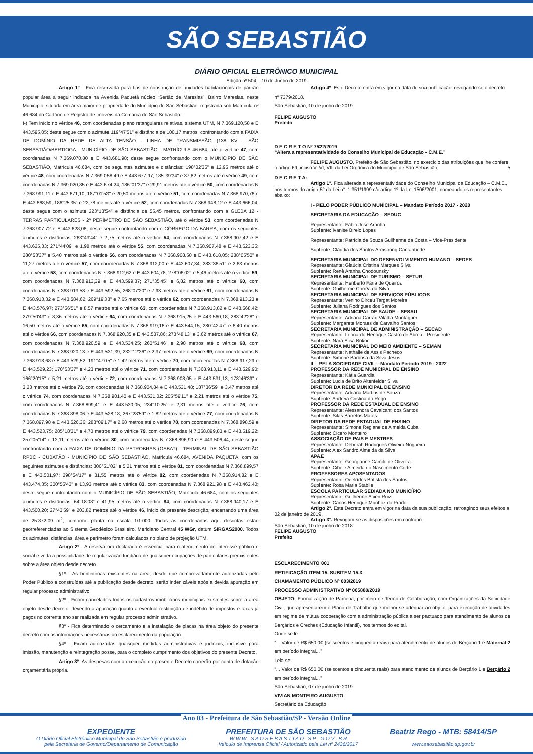SÃO SEBASTIÃO
DIÁRIO OFICIAL ELETRÔNICO MUNICIPAL
Edição nº 504 – 10 de Junho de 2019
Artigo 1° - Fica reservada para fins de construção de unidades habitacionais de padrão popular área a seguir indicada na Avenida Paquetá núcleo “Sertão de Maresias”, Bairro Maresias, neste Município, situada em área maior de propriedade do Município de São Sebastião, registrada sob Matrícula nº 46.684 do Cartório de Registro de Imóveis da Comarca de São Sebastião.
I-) Tem início no vértice 46, com coordenadas plano retangulares relativas, sistema UTM, N 7.369.120,58 e E 443.595,05; deste segue com o azimute 119°47'51" e distância de 100,17 metros, confrontando com a FAIXA DE DOMÍNIO DA REDE DE ALTA TENSÃO - LINHA DE TRANSMISSÃO (138 KV - SÃO SEBASTIÃO/BERTIOGA - MUNICÍPIO DE SÃO SEBASTIÃO - MATRÍCULA 46.684, até o vértice 47, com coordenadas N 7.369.070,80 e E 443.681,98; deste segue confrontando com o MUNICÍPIO DE SÃO SEBASTIÃO, Matrícula 46.684, com os seguintes azimutes e distâncias: 198°02'35" e 12,95 metros até o vértice 48, com coordenadas N 7.369.058,49 e E 443.677,97; 185°39'34" e 37,82 metros até o vértice 49, com coordenadas N 7.369.020,85 e E 443.674,24; 186°01'37" e 29,91 metros até o vértice 50, com coordenadas N 7.368.991,11 e E 443.671,10; 187°01'53" e 20,50 metros até o vértice 51, com coordenadas N 7.368.970,76 e E 443.668,59; 186°25'35" e 22,78 metros até o vértice 52, com coordenadas N 7.368.948,12 e E 443.666,04; deste segue com o azimute 223°13'54" e distância de 55,45 metros, confrontando com a GLEBA 12 - TERRAS PARTICULARES - 2º PERÍMETRO DE SÃO SEBASTIÃO, até o vértice 53, com coordenadas N 7.368.907,72 e E 443.628,06; deste segue confrontando com o CÓRREGO DA BARRA, com os seguintes azimutes e distâncias: 263°43'44" e 2,75 metros até o vértice 54, com coordenadas N 7.368.907,42 e E 443.625,33; 271°44'09" e 1,98 metros até o vértice 55, com coordenadas N 7.368.907,48 e E 443.623,35; 280°53'37" e 5,40 metros até o vértice 56, com coordenadas N 7.368.908,50 e E 443.618,05; 288°05'50" e 11,27 metros até o vértice 57, com coordenadas N 7.368.912,00 e E 443.607,34; 283°36'51" e 2,63 metros até o vértice 58, com coordenadas N 7.368.912,62 e E 443.604,78; 278°06'02" e 5,46 metros até o vértice 59, com coordenadas N 7.368.913,39 e E 443.599,37; 271°35'45" e 6,82 metros até o vértice 60, com coordenadas N 7.368.913,58 e E 443.592,55; 268°07'20" e 7,93 metros até o vértice 61, com coordenadas N 7.368.913,32 e E 443.584,62; 269°19'33" e 7,65 metros até o vértice 62, com coordenadas N 7.368.913,23 e E 443.576,97; 273°56'51" e 8,57 metros até o vértice 63, com coordenadas N 7.368.913,82 e E 443.568,42; 279°50'43" e 8,36 metros até o vértice 64, com coordenadas N 7.368.915,25 e E 443.560,18; 283°42'28" e 16,50 metros até o vértice 65, com coordenadas N 7.368.919,16 e E 443.544,15; 280°42'47" e 6,40 metros até o vértice 66, com coordenadas N 7.368.920,35 e E 443.537,86; 273°48'13" e 3,62 metros até o vértice 67, com coordenadas N 7.368.920,59 e E 443.534,25; 260°51'46" e 2,90 metros até o vértice 68, com coordenadas N 7.368.920,13 e E 443.531,39; 232°12'36" e 2,37 metros até o vértice 69, com coordenadas N 7.368.918,68 e E 443.529,52; 191°47'05" e 1,42 metros até o vértice 70, com coordenadas N 7.368.917,29 e E 443.529,23; 170°53'37" e 4,23 metros até o vértice 71, com coordenadas N 7.368.913,11 e E 443.529,90; 166°20'15" e 5,21 metros até o vértice 72, com coordenadas N 7.368.908,05 e E 443.531,13; 173°46'39" e 3,23 metros até o vértice 73, com coordenadas N 7.368.904,84 e E 443.531,48; 187°36'59" e 3,47 metros até o vértice 74, com coordenadas N 7.368.901,40 e E 443.531,02; 205°59'11" e 2,21 metros até o vértice 75, com coordenadas N 7.368.899,41 e E 443.530,05; 234°10'25" e 2,31 metros até o vértice 76, com coordenadas N 7.368.898,06 e E 443.528,18; 267°28'59" e 1,82 metros até o vértice 77, com coordenadas N 7.368.897,98 e E 443.526,36; 283°09'17" e 2,68 metros até o vértice 78, com coordenadas N 7.368.898,59 e E 443.523,75; 285°18'31" e 4,70 metros até o vértice 79, com coordenadas N 7.368.899,83 e E 443.519,22; 257°05'14" e 13,11 metros até o vértice 80, com coordenadas N 7.368.896,90 e E 443.506,44; deste segue confrontando com a FAIXA DE DOMÍNIO DA PETROBRAS (OSBAT) - TERMINAL DE SÃO SEBASTIÃO RPBC - CUBATÃO - MUNICÍPIO DE SÃO SEBASTIÃO, Matrícula 46.684, AVENIDA PAQUETÁ, com os seguintes azimutes e distâncias: 300°51'02" e 5,21 metros até o vértice 81, com coordenadas N 7.368.899,57 e E 443.501,97; 298°54'17" e 31,55 metros até o vértice 82, com coordenadas N 7.368.914,82 e E 443.474,35; 300°55'43" e 13,93 metros até o vértice 83, com coordenadas N 7.368.921,98 e E 443.462,40; deste segue confrontando com o MUNICÍPIO DE SÃO SEBASTIÃO, Matrícula 46.684, com os seguintes azimutes e distâncias: 64°18'08" e 41,95 metros até o vértice 84, com coordenadas N 7.368.940,17 e E 443.500,20; 27°43'59" e 203,82 metros até o vértice 46, início da presente descrição, encerrando uma área de 25.872,09 m<sup>2</sup>, conforme planta na escala 1/1.000. Todas as coordenadas aqui descritas estão georreferenciadas ao Sistema Geodésico Brasileiro, Meridiano Central 45 WGr, datum SIRGAS2000. Todos os azimutes, distâncias, área e perímetro foram calculados no plano de projeção UTM.
Artigo 2º - A reserva ora declarada é essencial para o atendimento de interesse público e social e veda a possibilidade de regularização fundiária de quaisquer ocupações de particulares preexistentes sobre a área objeto desde decreto.
§1º - As benfeitorias existentes na área, desde que comprovadamente autorizadas pelo Poder Público e construídas até a publicação desde decreto, serão indenizáveis após a devida apuração em regular processo administrativo.
§2º - Ficam cancelados todos os cadastros imobiliários municipais existentes sobre a área objeto desde decreto, devendo a apuração quanto a eventual restituição de indébito de impostos e taxas já pagos no corrente ano ser realizada em regular processo administrativo.
§3º - Fica determinado o cercamento e a instalação de placas na área objeto do presente decreto com as informações necessárias ao esclarecimento da população.
§4º - Ficam autorizadas quaisquer medidas administrativas e judiciais, inclusive para imissão, manutenção e reintegração posse, para o completo cumprimento dos objetivos do presente Decreto.
Artigo 3º- As despesas com a execução do presente Decreto correrão por conta de dotação orçamentária própria.
Artigo 4º- Este Decreto entra em vigor na data de sua publicação, revogando-se o decreto nº 7379/2018.
São Sebastião, 10 de junho de 2019.
FELIPE AUGUSTO
Prefeito
D E C R E T O Nº 7522/2019
“Altera a representatividade do Conselho Municipal de Educação - C.M.E.”
FELIPE AUGUSTO, Prefeito de São Sebastião, no exercício das atribuições que lhe confere o artigo 69, inciso V, VI, VIII da Lei Orgânica do Município de São Sebastião, 5
D E C R E T A:
Artigo 1°. Fica alterada a representatividade do Conselho Municipal da Educação – C.M.E., nos termos do artigo 5° da Lei n°. 1.351/1999 c/c artigo 1º da Lei 1506/2001, nomeando os representantes abaixo:
I - PELO PODER PÚBLICO MUNICIPAL – Mandato Período 2017 - 2020
SECRETARIA DA EDUCAÇÃO – SEDUC
Representante: Fábio José Aranha
Suplente: Ivanise Birelo Lopes
Representante: Patrícia de Souza Guilherme da Costa – Vice-Presidente
Suplente: Cláudia dos Santos Armstrong Cantanhede
SECRETARIA MUNICIPAL DO DESENVOLVIMENTO HUMANO – SEDES
Representante: Glaúcia Cristina Marques Silva
Suplente: Renê Aranha Chodounsky
SECRETARIA MUNICIPAL DE TURISMO – SETUR
Representante: Heriberto Faria de Queiroz
Suplente: Guilherme Corrêa da Silva
SECRETARIA MUNICIPAL DE SERVIÇOS PÚBLICOS
Representante: Venino Dirceu Targat Moreira
Suplente: Juliana Rodrigues dos Santos
SECRETARIA MUNICIPAL DE SAÚDE – SESAU
Representante: Adriana Carrari Vilalba Montagner
Suplente: Margarete Moraes de Carvalho Santos
SECRETARIA MUNICIPAL DE ADMINISTRAÇÃO – SECAD
Representante: Leonardo Henrique Castro de Abreu - Presidente
Suplente: Nara Elisa Bokor
SECRETARIA MUNICIPAL DO MEIO AMBIENTE – SEMAM
Representante: Nathalie de Assis Pacheco
Suplente: Simone Barbosa da Silva Jesus
II – PELA SOCIEDADE CIVIL – Mandato Período 2019 - 2022
PROFESSOR DA REDE MUNICIPAL DE ENSINO
Representante: Kátia Guardia
Suplente: Lucia de Brito Altenfelder Silva
DIRETOR DA REDE MUNICIPAL DE ENSINO
Representante: Adriana Martins de Souza
Suplente: Andreia Cristina do Rego
PROFESSOR DA REDE ESTADUAL DE ENSINO
Representante: Alessandra Cavalcanti dos Santos
Suplente: Silas Barretos Matos
DIRETOR DA REDE ESTADUAL DE ENSINO
Representante: Simone Regiane de Almeida Cuba
Suplente: Cícero Monteiro
ASSOCIAÇÃO DE PAIS E MESTRES
Representante: Déborah Rodrigues Oliveira Nogueira
Suplente: Alex Sandro Almeida da Silva
APAE
Representante: Georgianne Camilo de Oliveira
Suplente: Cibele Almeida do Nascimento Corte
PROFESSORES APOSENTADOS
Representante: Odelrídes Batista dos Santos
Suplente: Rosa Maria Stabile
ESCOLA PARTICULAR SEDIADA NO MUNICÍPIO
Representante: Guilherme Acien Ruiz
Suplente: Carlos Henrique Munhoz do Prado
Artigo 2°. Este Decreto entra em vigor na data da sua publicação, retroagindo seus efeitos a 02 de janeiro de 2019.
Artigo 3°. Revogam-se as disposições em contrário.
São Sebastião, 10 de junho de 2018.
FELIPE AUGUSTO
Prefeito
ESCLARECIMENTO 001
RETIFICAÇÃO ITEM 15, SUBITEM 15.3
CHAMAMENTO PÚBLICO Nº 003/2019
PROCESSO ADMINISTRATIVO Nº 005880/2019
OBJETO: Formalização de Parceria, por meio de Termo de Colaboração, com Organizações da Sociedade Civil, que apresentarem o Plano de Trabalho que melhor se adequar ao objeto, para execução de atividades em regime de mútua cooperação com a administração pública a ser pactuado para atendimento de alunos de Berçários e Creches (Educação Infantil), nos termos do edital.
Onde se lê:
“... Valor de R$ 650,00 (seiscentos e cinquenta reais) para atendimento de alunos de Berçário 1 e Maternal 2 em período integral...”
Leia-se:
“... Valor de R$ 650,00 (seiscentos e cinquenta reais) para atendimento de alunos de Berçário 1 e Berçário 2 em período integral...”
São Sebastião, 07 de junho de 2019.
VIVIAN MONTEIRO AUGUSTO
Secretário da Educação
Ano 03 - Prefeitura de São Sebastião/SP - Versão Online
EXPEDIENTE
O Diário Oficial Eletrôniico Municipal de São Sebastião é produzido
pela Secretaria de Governo/Departamento de Comunicação
PREFEITURA DE SÃO SEBASTIÃO
W W W . S A O S E B A S T I A O . S P . G O V . B R
Veículo de Imprensa Oficial / Autorizado pela Lei nº 2436/2017
Beatriz Rego - MTB: 58414/SP
www.saosebastião.sp.gov.br